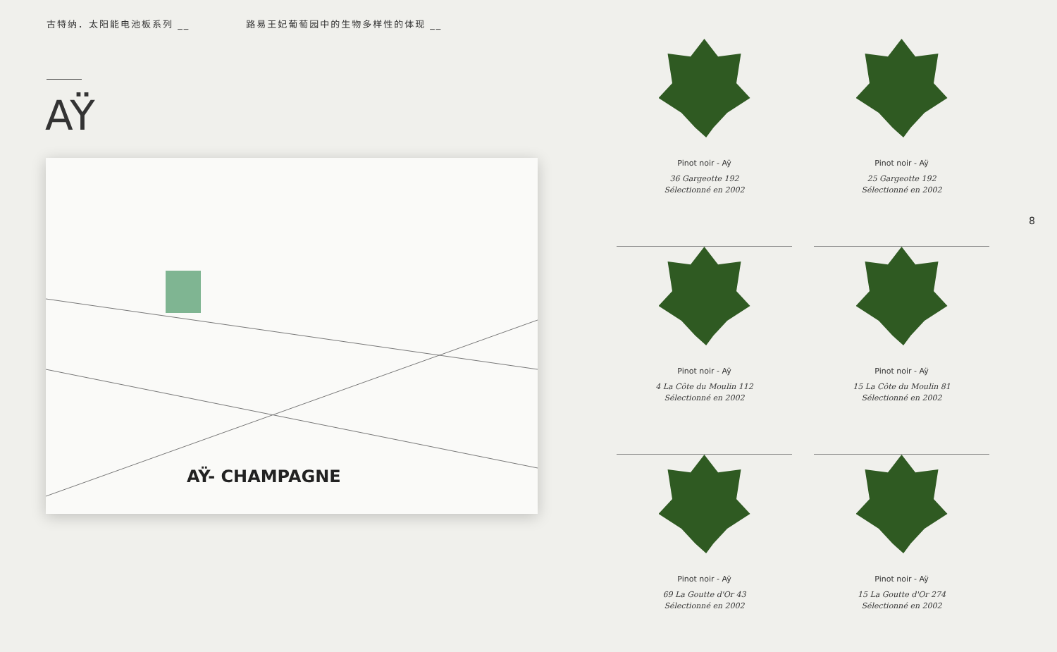古特纳．太阳能电池板系列 __ 路易王妃葡萄园中的生物多样性的体现 __
AŸ
AŸ- CHAMPAGNE
Pinot noir - Aÿ
36 Gargeotte 192
Sélectionné en 2002
Pinot noir - Aÿ
25 Gargeotte 192
Sélectionné en 2002
Pinot noir - Aÿ
4 La Côte du Moulin 112
Sélectionné en 2002
Pinot noir - Aÿ
15 La Côte du Moulin 81
Sélectionné en 2002
Pinot noir - Aÿ
69 La Goutte d'Or 43
Sélectionné en 2002
Pinot noir - Aÿ
15 La Goutte d'Or 274
Sélectionné en 2002
8